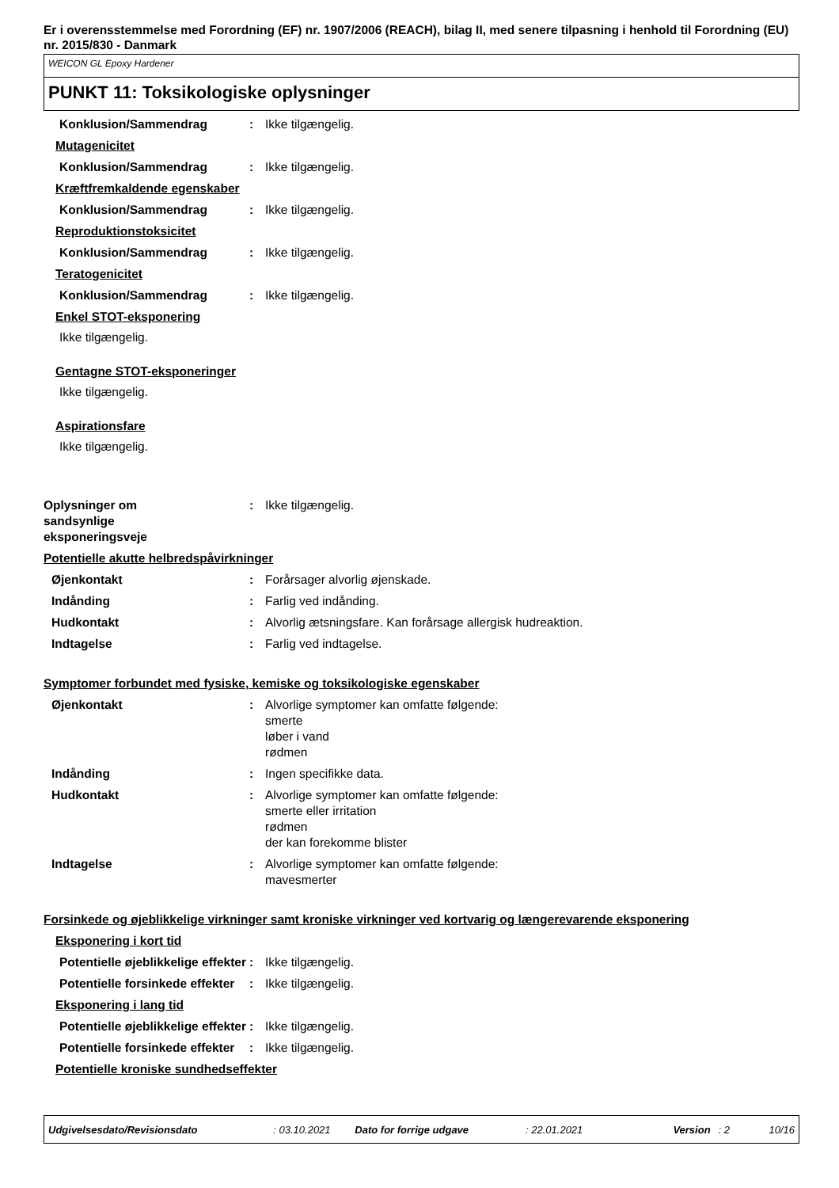Er i overensstemmelse med Forordning (EF) nr. 1907/2006 (REACH), bilag II, med senere tilpasning i henhold til Forordning (EU) nr. 2015/830 - Danmark
WEICON GL Epoxy Hardener
PUNKT 11: Toksikologiske oplysninger
Konklusion/Sammendrag : Ikke tilgængelig.
Mutagenicitet
Konklusion/Sammendrag : Ikke tilgængelig.
Kræftfremkaldende egenskaber
Konklusion/Sammendrag : Ikke tilgængelig.
Reproduktionstoksicitet
Konklusion/Sammendrag : Ikke tilgængelig.
Teratogenicitet
Konklusion/Sammendrag : Ikke tilgængelig.
Enkel STOT-eksponering
Ikke tilgængelig.
Gentagne STOT-eksponeringer
Ikke tilgængelig.
Aspirationsfare
Ikke tilgængelig.
Oplysninger om
sandsynlige
eksponeringsveje
: Ikke tilgængelig.
Potentielle akutte helbredspåvirkninger
Øjenkontakt : Forårsager alvorlig øjenskade.
Indånding : Farlig ved indånding.
Hudkontakt : Alvorlig ætsningsfare. Kan forårsage allergisk hudreaktion.
Indtagelse : Farlig ved indtagelse.
Symptomer forbundet med fysiske, kemiske og toksikologiske egenskaber
Øjenkontakt : Alvorlige symptomer kan omfatte følgende:
smerte
løber i vand
rødmen
Indånding : Ingen specifikke data.
Hudkontakt : Alvorlige symptomer kan omfatte følgende:
smerte eller irritation
rødmen
der kan forekomme blister
Indtagelse : Alvorlige symptomer kan omfatte følgende:
mavesmerter
Forsinkede og øjeblikkelige virkninger samt kroniske virkninger ved kortvarig og længerevarende eksponering
Eksponering i kort tid
Potentielle øjeblikkelige effekter
: Ikke tilgængelig.
Potentielle forsinkede effekter
: Ikke tilgængelig.
Eksponering i lang tid
Potentielle øjeblikkelige effekter
: Ikke tilgængelig.
Potentielle forsinkede effekter
: Ikke tilgængelig.
Potentielle kroniske sundhedseffekter
Udgivelsesdato/Revisionsdato: 03.10.2021 Dato for forrige udgave: 22.01.2021 Version: 2 10/16